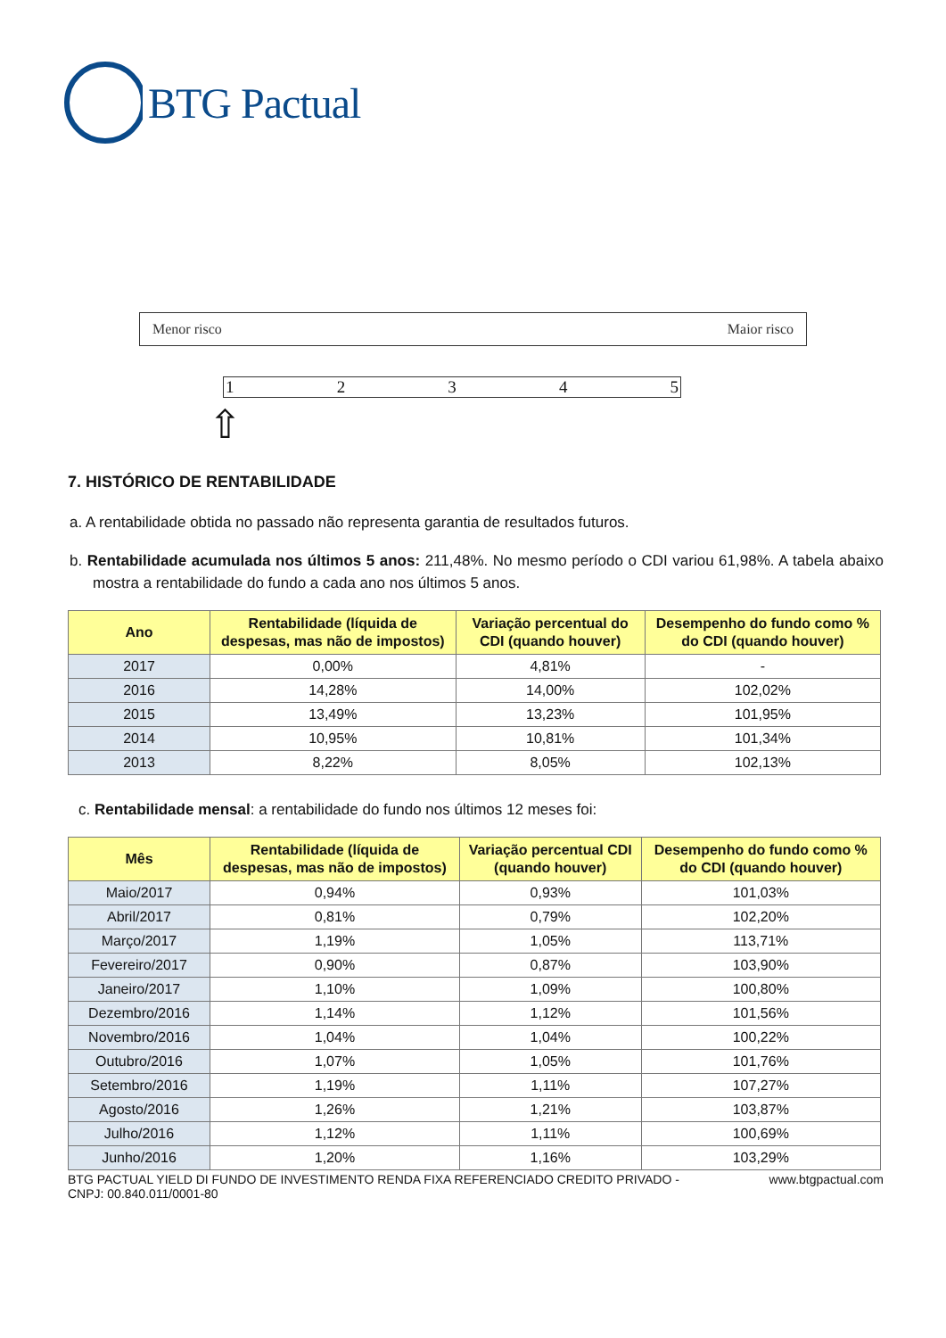BTG Pactual
Menor risco Maior risco
12345
⇧
7. HISTÓRICO DE RENTABILIDADE
a. A rentabilidade obtida no passado não representa garantia de resultados futuros.
b. Rentabilidade acumulada nos últimos 5 anos: 211,48%. No mesmo período o CDI variou 61,98%. A tabela abaixo mostra a rentabilidade do fundo a cada ano nos últimos 5 anos.
| Ano | Rentabilidade (líquida de despesas, mas não de impostos) | Variação percentual do CDI (quando houver) | Desempenho do fundo como % do CDI (quando houver) |
| --- | --- | --- | --- |
| 2017 | 0,00% | 4,81% | - |
| 2016 | 14,28% | 14,00% | 102,02% |
| 2015 | 13,49% | 13,23% | 101,95% |
| 2014 | 10,95% | 10,81% | 101,34% |
| 2013 | 8,22% | 8,05% | 102,13% |
c. Rentabilidade mensal: a rentabilidade do fundo nos últimos 12 meses foi:
| Mês | Rentabilidade (líquida de despesas, mas não de impostos) | Variação percentual CDI (quando houver) | Desempenho do fundo como % do CDI (quando houver) |
| --- | --- | --- | --- |
| Maio/2017 | 0,94% | 0,93% | 101,03% |
| Abril/2017 | 0,81% | 0,79% | 102,20% |
| Março/2017 | 1,19% | 1,05% | 113,71% |
| Fevereiro/2017 | 0,90% | 0,87% | 103,90% |
| Janeiro/2017 | 1,10% | 1,09% | 100,80% |
| Dezembro/2016 | 1,14% | 1,12% | 101,56% |
| Novembro/2016 | 1,04% | 1,04% | 100,22% |
| Outubro/2016 | 1,07% | 1,05% | 101,76% |
| Setembro/2016 | 1,19% | 1,11% | 107,27% |
| Agosto/2016 | 1,26% | 1,21% | 103,87% |
| Julho/2016 | 1,12% | 1,11% | 100,69% |
| Junho/2016 | 1,20% | 1,16% | 103,29% |
BTG PACTUAL YIELD DI FUNDO DE INVESTIMENTO RENDA FIXA REFERENCIADO CREDITO PRIVADO -
CNPJ: 00.840.011/0001-80 www.btgpactual.com